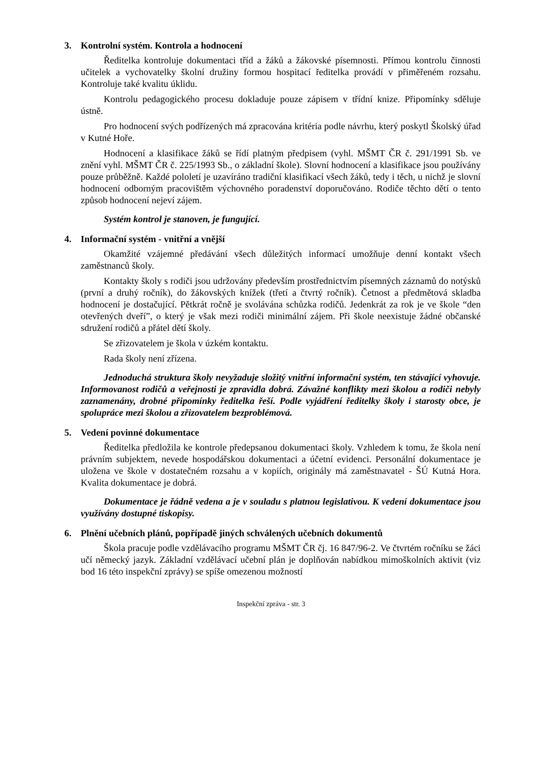3. Kontrolní systém. Kontrola a hodnocení
Ředitelka kontroluje dokumentaci tříd a žáků a žákovské písemnosti. Přímou kontrolu činnosti učitelek a vychovatelky školní družiny formou hospitací ředitelka provádí v přiměřeném rozsahu. Kontroluje také kvalitu úklidu.
Kontrolu pedagogického procesu dokladuje pouze zápisem v třídní knize. Připomínky sděluje ústně.
Pro hodnocení svých podřízených má zpracována kritéria podle návrhu, který poskytl Školský úřad v Kutné Hoře.
Hodnocení a klasifikace žáků se řídí platným předpisem (vyhl. MŠMT ČR č. 291/1991 Sb. ve znění vyhl. MŠMT ČR č. 225/1993 Sb., o základní škole). Slovní hodnocení a klasifikace jsou používány pouze průběžně. Každé pololetí je uzavíráno tradiční klasifikací všech žáků, tedy i těch, u nichž je slovní hodnocení odborným pracovištěm výchovného poradenství doporučováno. Rodiče těchto dětí o tento způsob hodnocení nejeví zájem.
Systém kontrol je stanoven, je fungující.
4. Informační systém - vnitřní a vnější
Okamžité vzájemné předávání všech důležitých informací umožňuje denní kontakt všech zaměstnanců školy.
Kontakty školy s rodiči jsou udržovány především prostřednictvím písemných záznamů do notýsků (první a druhý ročník), do žákovských knížek (třetí a čtvrtý ročník). Četnost a předmětová skladba hodnocení je dostačující. Pětkrát ročně je svolávána schůzka rodičů. Jedenkrát za rok je ve škole “den otevřených dveří”, o který je však mezi rodiči minimální zájem. Při škole neexistuje žádné občanské sdružení rodičů a přátel dětí školy.
Se zřizovatelem je škola v úzkém kontaktu.
Rada školy není zřízena.
Jednoduchá struktura školy nevyžaduje složitý vnitřní informační systém, ten stávající vyhovuje. Informovanost rodičů a veřejnosti je zpravidla dobrá. Závažné konflikty mezi školou a rodiči nebyly zaznamenány, drobné připomínky ředitelka řeší. Podle vyjádření ředitelky školy i starosty obce, je spolupráce mezi školou a zřizovatelem bezproblémová.
5. Vedení povinné dokumentace
Ředitelka předložila ke kontrole předepsanou dokumentaci školy. Vzhledem k tomu, že škola není právním subjektem, nevede hospodářskou dokumentaci a účetní evidenci. Personální dokumentace je uložena ve škole v dostatečném rozsahu a v kopiích, originály má zaměstnavatel - ŠÚ Kutná Hora. Kvalita dokumentace je dobrá.
Dokumentace je řádně vedena a je v souladu s platnou legislativou. K vedení dokumentace jsou využívány dostupné tiskopisy.
6. Plnění učebních plánů, popřípadě jiných schválených učebních dokumentů
Škola pracuje podle vzdělávacího programu MŠMT ČR čj. 16 847/96-2. Ve čtvrtém ročníku se žáci učí německý jazyk. Základní vzdělávací učební plán je doplňován nabídkou mimoškolních aktivit (viz bod 16 této inspekční zprávy) se spíše omezenou možností
Inspekční zpráva - str. 3